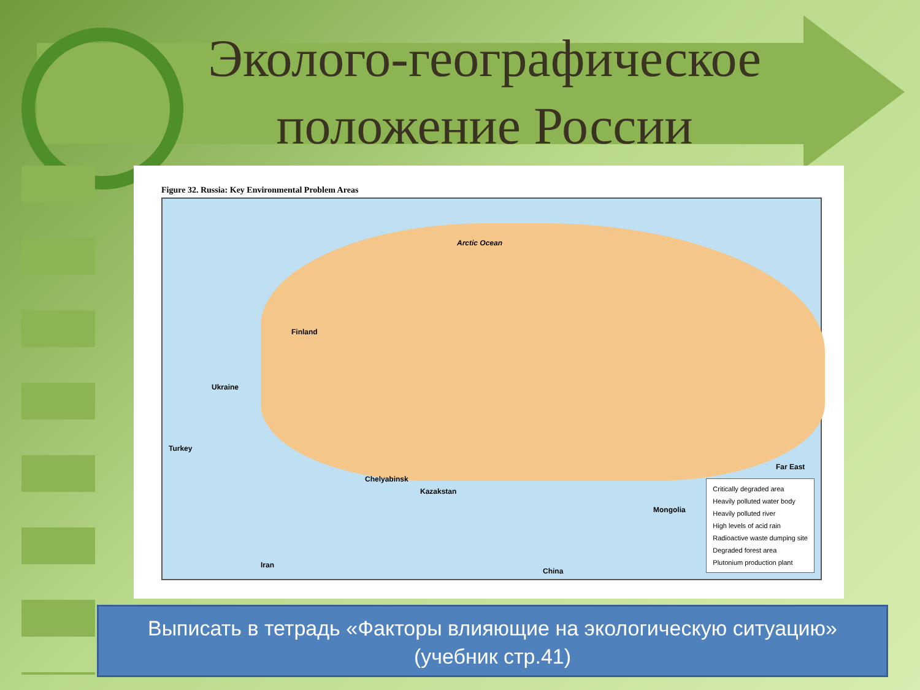Эколого-географическое положение России
Figure 32. Russia: Key Environmental Problem Areas
Arctic Ocean
Finland
Ukraine
Chelyabinsk
Far East
Kazakstan
Mongolia
China
Iran
Turkey
Critically degraded area
Heavily polluted water body
Heavily polluted river
High levels of acid rain
Radioactive waste dumping site
Degraded forest area
Plutonium production plant
Выписать в тетрадь «Факторы влияющие на экологическую ситуацию»
(учебник стр.41)